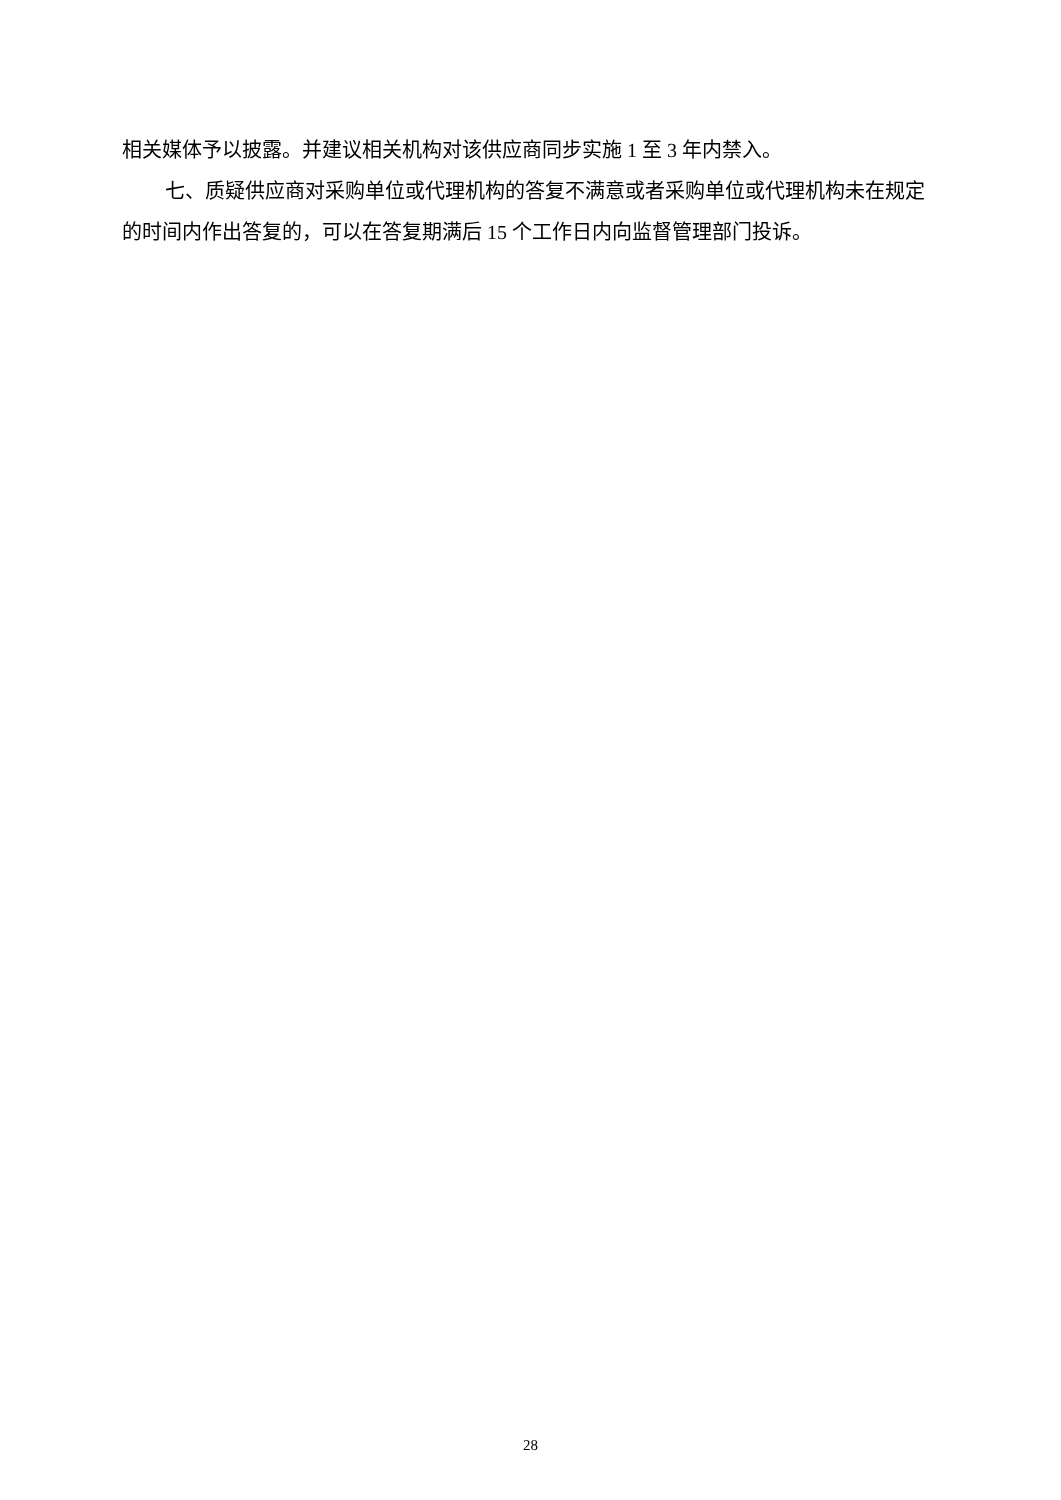相关媒体予以披露。并建议相关机构对该供应商同步实施 1 至 3 年内禁入。
七、质疑供应商对采购单位或代理机构的答复不满意或者采购单位或代理机构未在规定的时间内作出答复的，可以在答复期满后 15 个工作日内向监督管理部门投诉。
28